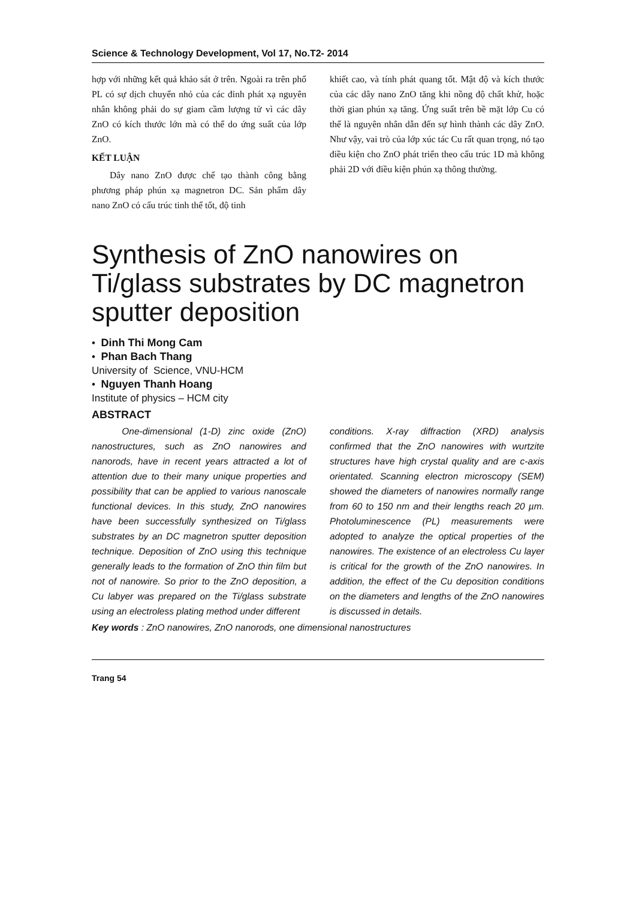Science & Technology Development, Vol 17, No.T2- 2014
hợp với những kết quả khảo sát ở trên. Ngoài ra trên phổ PL có sự dịch chuyển nhỏ của các đỉnh phát xạ nguyên nhân không phải do sự giam cầm lượng tử vì các dây ZnO có kích thước lớn mà có thể do ứng suất của lớp ZnO.
KẾT LUẬN
Dây nano ZnO được chế tạo thành công bằng phương pháp phún xạ magnetron DC. Sản phẩm dây nano ZnO có cấu trúc tinh thể tốt, độ tinh
khiết cao, và tính phát quang tốt. Mật độ và kích thước của các dây nano ZnO tăng khi nồng độ chất khử, hoặc thời gian phún xạ tăng. Ứng suất trên bề mặt lớp Cu có thể là nguyên nhân dẫn đến sự hình thành các dây ZnO. Như vậy, vai trò của lớp xúc tác Cu rất quan trọng, nó tạo điều kiện cho ZnO phát triển theo cấu trúc 1D mà không phải 2D với điều kiện phún xạ thông thường.
Synthesis of ZnO nanowires on Ti/glass substrates by DC magnetron sputter deposition
• Dinh Thi Mong Cam
• Phan Bach Thang
University of Science, VNU-HCM
• Nguyen Thanh Hoang
Institute of physics – HCM city
ABSTRACT
One-dimensional (1-D) zinc oxide (ZnO) nanostructures, such as ZnO nanowires and nanorods, have in recent years attracted a lot of attention due to their many unique properties and possibility that can be applied to various nanoscale functional devices. In this study, ZnO nanowires have been successfully synthesized on Ti/glass substrates by an DC magnetron sputter deposition technique. Deposition of ZnO using this technique generally leads to the formation of ZnO thin film but not of nanowire. So prior to the ZnO deposition, a Cu labyer was prepared on the Ti/glass substrate using an electroless plating method under different
conditions. X-ray diffraction (XRD) analysis confirmed that the ZnO nanowires with wurtzite structures have high crystal quality and are c-axis orientated. Scanning electron microscopy (SEM) showed the diameters of nanowires normally range from 60 to 150 nm and their lengths reach 20 µm. Photoluminescence (PL) measurements were adopted to analyze the optical properties of the nanowires. The existence of an electroless Cu layer is critical for the growth of the ZnO nanowires. In addition, the effect of the Cu deposition conditions on the diameters and lengths of the ZnO nanowires is discussed in details.
Key words : ZnO nanowires, ZnO nanorods, one dimensional nanostructures
Trang 54